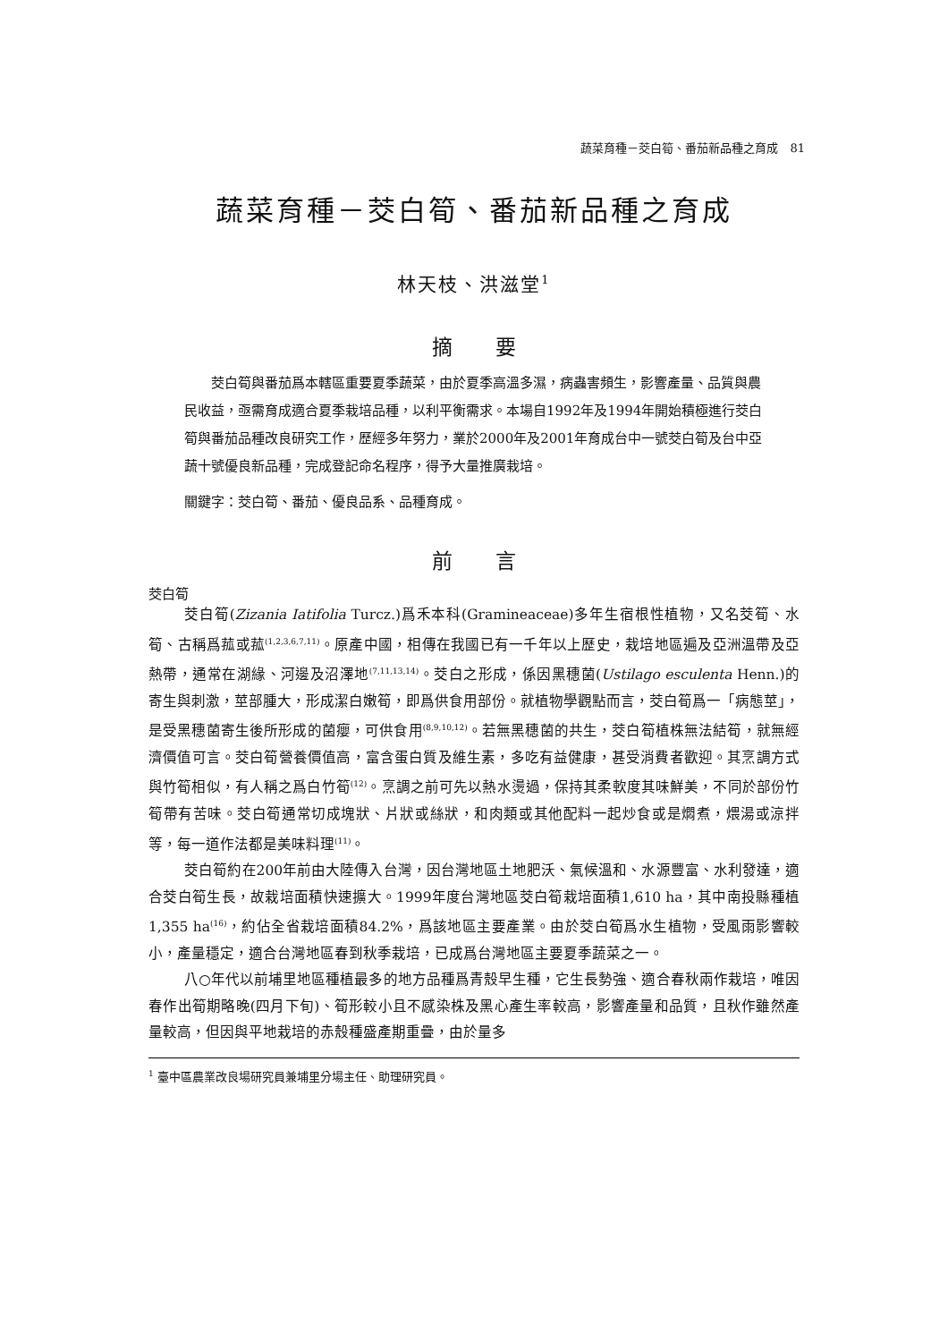蔬菜育種－茭白筍、番茄新品種之育成　81
蔬菜育種－茭白筍、番茄新品種之育成
林天枝、洪滋堂<sup>1</sup>
摘 要
茭白筍與番茄爲本轄區重要夏季蔬菜，由於夏季高溫多濕，病蟲害頻生，影響產量、品質與農民收益，亟需育成適合夏季栽培品種，以利平衡需求。本場自1992年及1994年開始積極進行茭白筍與番茄品種改良研究工作，歷經多年努力，業於2000年及2001年育成台中一號茭白筍及台中亞蔬十號優良新品種，完成登記命名程序，得予大量推廣栽培。
關鍵字：茭白筍、番茄、優良品系、品種育成。
前 言
茭白筍
茭白筍(Zizania Iatifolia Turcz.)爲禾本科(Gramineaceae)多年生宿根性植物，又名茭筍、水筍、古稱爲菰或菰<sup>(1,2,3,6,7,11)</sup>。原產中國，相傳在我國已有一千年以上歷史，栽培地區遍及亞洲溫帶及亞熱帶，通常在湖緣、河邊及沼澤地<sup>(7,11,13,14)</sup>。茭白之形成，係因黑穗菌(Ustilago esculenta Henn.)的寄生與刺激，莖部腫大，形成潔白嫩筍，即爲供食用部份。就植物學觀點而言，茭白筍爲一「病態莖」，是受黑穗菌寄生後所形成的菌癭，可供食用<sup>(8,9,10,12)</sup>。若無黑穗菌的共生，茭白筍植株無法結筍，就無經濟價值可言。茭白筍營養價值高，富含蛋白質及維生素，多吃有益健康，甚受消費者歡迎。其烹調方式與竹筍相似，有人稱之爲白竹筍<sup>(12)</sup>。烹調之前可先以熱水燙過，保持其柔軟度其味鮮美，不同於部份竹筍帶有苦味。茭白筍通常切成塊狀、片狀或絲狀，和肉類或其他配料一起炒食或是燜煮，煨湯或涼拌等，每一道作法都是美味料理<sup>(11)</sup>。
茭白筍約在200年前由大陸傳入台灣，因台灣地區土地肥沃、氣候溫和、水源豐富、水利發達，適合茭白筍生長，故栽培面積快速擴大。1999年度台灣地區茭白筍栽培面積1,610 ha，其中南投縣種植1,355 ha<sup>(16)</sup>，約佔全省栽培面積84.2%，爲該地區主要產業。由於茭白筍爲水生植物，受風雨影響較小，產量穩定，適合台灣地區春到秋季栽培，已成爲台灣地區主要夏季蔬菜之一。
八○年代以前埔里地區種植最多的地方品種爲青殼早生種，它生長勢強、適合春秋兩作栽培，唯因春作出筍期略晚(四月下旬)、筍形較小且不感染株及黑心產生率較高，影響產量和品質，且秋作雖然產量較高，但因與平地栽培的赤殼種盛產期重疊，由於量多
<sup>1</sup> 臺中區農業改良場研究員兼埔里分場主任、助理研究員。